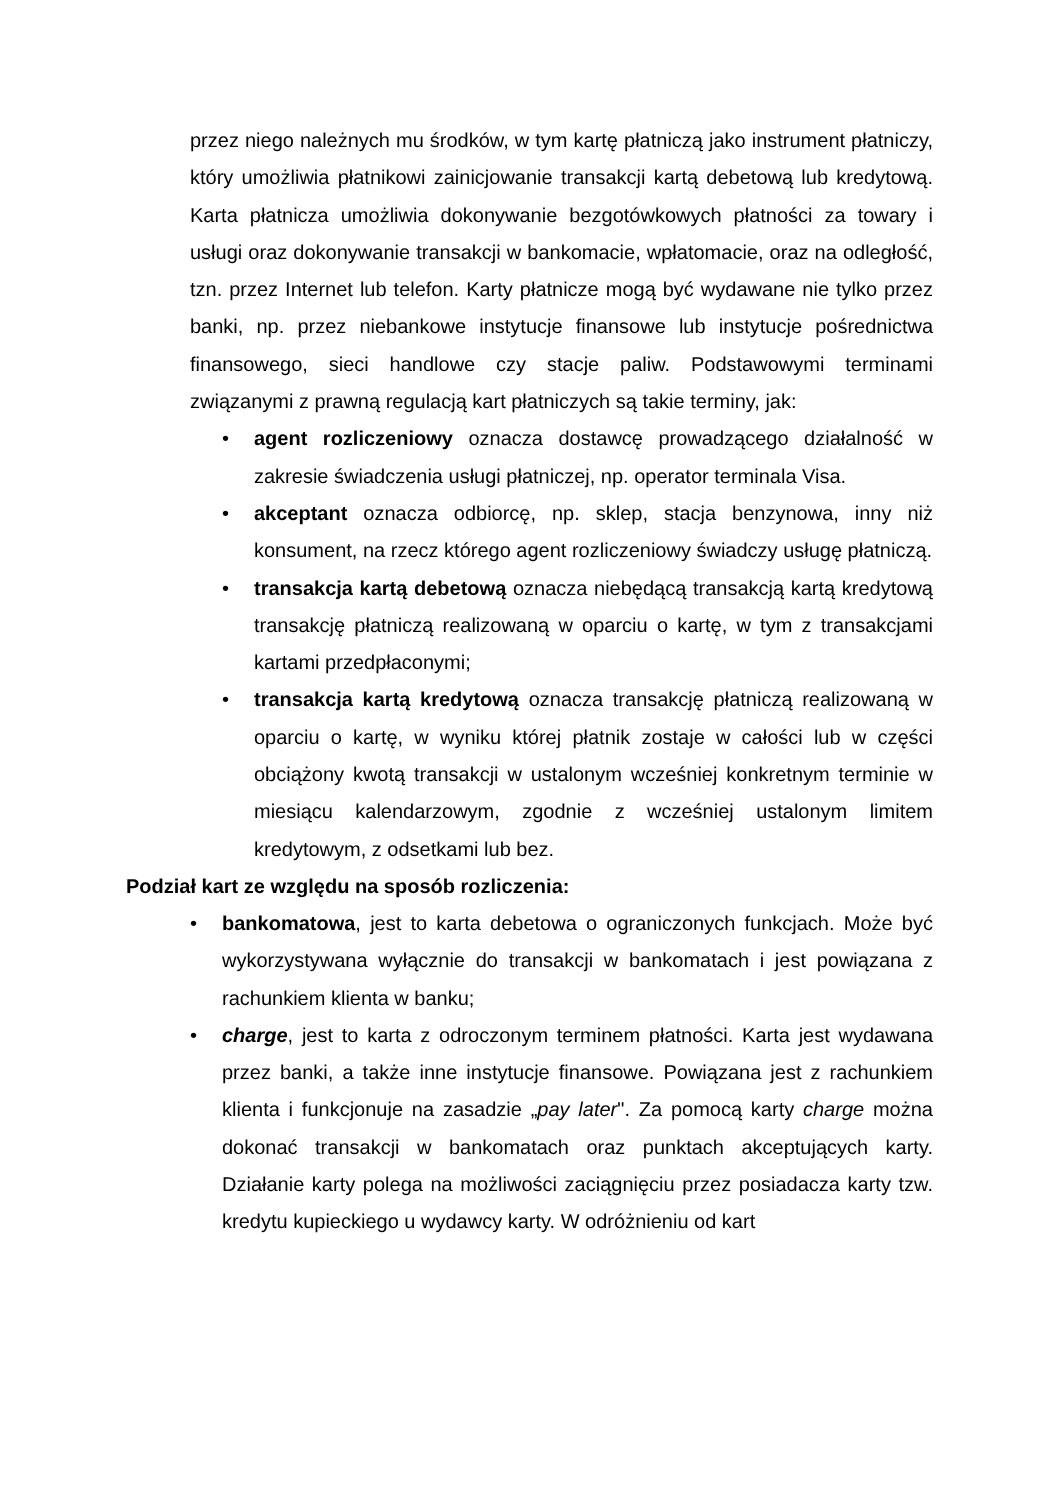przez niego należnych mu środków, w tym kartę płatniczą jako instrument płatniczy, który umożliwia płatnikowi zainicjowanie transakcji kartą debetową lub kredytową. Karta płatnicza umożliwia dokonywanie bezgotówkowych płatności za towary i usługi oraz dokonywanie transakcji w bankomacie, wpłatomacie, oraz na odległość, tzn. przez Internet lub telefon. Karty płatnicze mogą być wydawane nie tylko przez banki, np. przez niebankowe instytucje finansowe lub instytucje pośrednictwa finansowego, sieci handlowe czy stacje paliw. Podstawowymi terminami związanymi z prawną regulacją kart płatniczych są takie terminy, jak:
• agent rozliczeniowy oznacza dostawcę prowadzącego działalność w zakresie świadczenia usługi płatniczej, np. operator terminala Visa.
• akceptant oznacza odbiorcę, np. sklep, stacja benzynowa, inny niż konsument, na rzecz którego agent rozliczeniowy świadczy usługę płatniczą.
• transakcja kartą debetową oznacza niebędącą transakcją kartą kredytową transakcję płatniczą realizowaną w oparciu o kartę, w tym z transakcjami kartami przedpłaconymi;
• transakcja kartą kredytową oznacza transakcję płatniczą realizowaną w oparciu o kartę, w wyniku której płatnik zostaje w całości lub w części obciążony kwotą transakcji w ustalonym wcześniej konkretnym terminie w miesiącu kalendarzowym, zgodnie z wcześniej ustalonym limitem kredytowym, z odsetkami lub bez.
Podział kart ze względu na sposób rozliczenia:
• bankomatowa, jest to karta debetowa o ograniczonych funkcjach. Może być wykorzystywana wyłącznie do transakcji w bankomatach i jest powiązana z rachunkiem klienta w banku;
• charge, jest to karta z odroczonym terminem płatności. Karta jest wydawana przez banki, a także inne instytucje finansowe. Powiązana jest z rachunkiem klienta i funkcjonuje na zasadzie „pay later". Za pomocą karty charge można dokonać transakcji w bankomatach oraz punktach akceptujących karty. Działanie karty polega na możliwości zaciągnięciu przez posiadacza karty tzw. kredytu kupieckiego u wydawcy karty. W odróżnieniu od kart